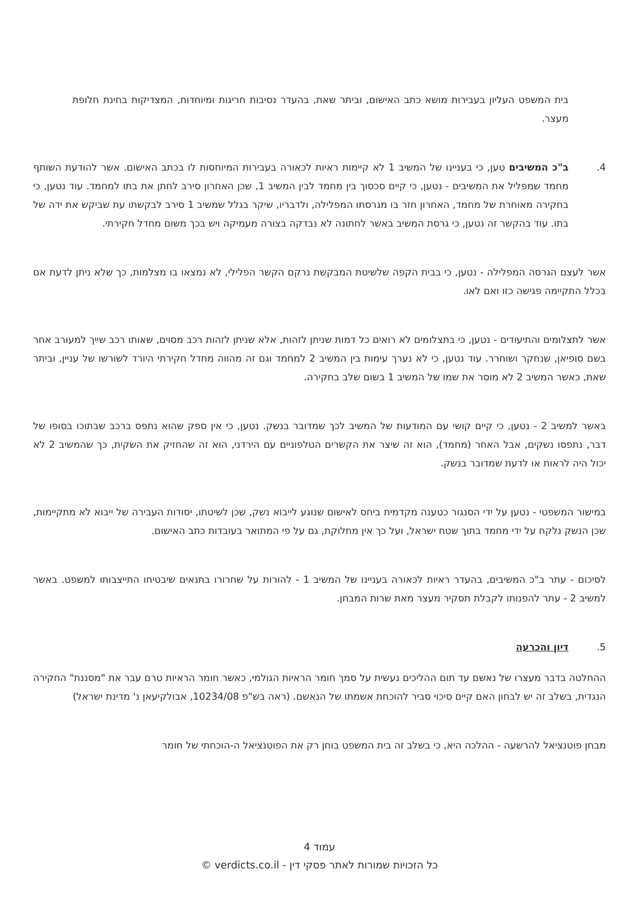בית המשפט העליון בעבירות מושא כתב האישום, וביתר שאת, בהעדר נסיבות חריגות ומיוחדות, המצדיקות בחינת חלופת מעצר.
4. ב"כ המשיבים טען, כי בעניינו של המשיב 1 לא קיימות ראיות לכאורה בעבירות המיוחסות לו בכתב האישום. אשר להודעת השותף מחמד שמפליל את המשיבים - נטען, כי קיים סכסוך בין מחמד לבין המשיב 1, שכן האחרון סירב לחתן את בתו למחמד. עוד נטען, כי בחקירה מאוחרת של מחמד, האחרון חזר בו מגרסתו המפלילה, ולדבריו, שיקר בגלל שמשיב 1 סירב לבקשתו עת שביקש את ידה של בתו. עוד בהקשר זה נטען, כי גרסת המשיב באשר לחתונה לא נבדקה בצורה מעמיקה ויש בכך משום מחדל חקירתי.
אשר לעצם הגרסה המפלילה - נטען, כי בבית הקפה שלשיטת המבקשת נרקם הקשר הפלילי, לא נמצאו בו מצלמות, כך שלא ניתן לדעת אם בכלל התקיימה פגישה כזו ואם לאו.
אשר לתצלומים והתיעודים - נטען, כי בתצלומים לא רואים כל דמות שניתן לזהות, אלא שניתן לזהות רכב מסוים, שאותו רכב שייך למעורב אחר בשם סופיאן, שנחקר ושוחרר. עוד נטען, כי לא נערך עימות בין המשיב 2 למחמד וגם זה מהווה מחדל חקירתי היורד לשורשו של עניין, וביתר שאת, כאשר המשיב 2 לא מוסר את שמו של המשיב 1 בשום שלב בחקירה.
באשר למשיב 2 - נטען, כי קיים קושי עם המודעות של המשיב לכך שמדובר בנשק. נטען, כי אין ספק שהוא נתפס ברכב שבתוכו בסופו של דבר, נתפסו נשקים, אבל האחר (מחמד), הוא זה שיצר את הקשרים הטלפוניים עם הירדני, הוא זה שהחזיק את השקית, כך שהמשיב 2 לא יכול היה לראות או לדעת שמדובר בנשק.
במישור המשפטי - נטען על ידי הסנגור כטענה מקדמית ביחס לאישום שנוגע לייבוא נשק, שכן לשיטתו, יסודות העבירה של ייבוא לא מתקיימות, שכן הנשק נלקח על ידי מחמד בתוך שטח ישראל, ועל כך אין מחלוקת, גם על פי המתואר בעובדות כתב האישום.
לסיכום - עתר ב"כ המשיבים, בהעדר ראיות לכאורה בעניינו של המשיב 1 - להורות על שחרורו בתנאים שיבטיחו התייצבותו למשפט. באשר למשיב 2 - עתר להפנותו לקבלת תסקיר מעצר מאת שרות המבחן.
5. דיון והכרעה
ההחלטה בדבר מעצרו של נאשם עד תום ההליכים נעשית על סמך חומר הראיות הגולמי, כאשר חומר הראיות טרם עבר את "מסננת" החקירה הנגדית, בשלב זה יש לבחון האם קיים סיכוי סביר להוכחת אשמתו של הנאשם. (ראה בש"פ 10234/08, אבולקיעאן נ' מדינת ישראל)
מבחן פוטנציאל להרשעה - ההלכה היא, כי בשלב זה בית המשפט בוחן רק את הפוטנציאל ה-הוכחתי של חומר
עמוד 4
כל הזכויות שמורות לאתר פסקי דין - verdicts.co.il ©